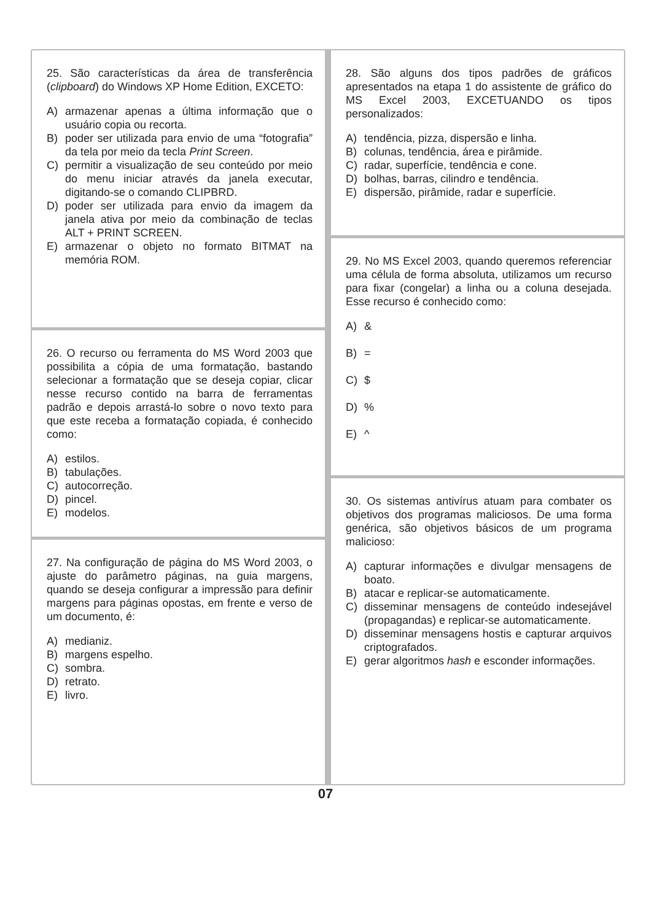25. São características da área de transferência (clipboard) do Windows XP Home Edition, EXCETO:
A) armazenar apenas a última informação que o usuário copia ou recorta.
B) poder ser utilizada para envio de uma “fotografia” da tela por meio da tecla Print Screen.
C) permitir a visualização de seu conteúdo por meio do menu iniciar através da janela executar, digitando-se o comando CLIPBRD.
D) poder ser utilizada para envio da imagem da janela ativa por meio da combinação de teclas ALT + PRINT SCREEN.
E) armazenar o objeto no formato BITMAT na memória ROM.
26. O recurso ou ferramenta do MS Word 2003 que possibilita a cópia de uma formatação, bastando selecionar a formatação que se deseja copiar, clicar nesse recurso contido na barra de ferramentas padrão e depois arrastá-lo sobre o novo texto para que este receba a formatação copiada, é conhecido como:
A) estilos.
B) tabulações.
C) autocorreção.
D) pincel.
E) modelos.
27. Na configuração de página do MS Word 2003, o ajuste do parâmetro páginas, na guia margens, quando se deseja configurar a impressão para definir margens para páginas opostas, em frente e verso de um documento, é:
A) medianiz.
B) margens espelho.
C) sombra.
D) retrato.
E) livro.
28. São alguns dos tipos padrões de gráficos apresentados na etapa 1 do assistente de gráfico do MS Excel 2003, EXCETUANDO os tipos personalizados:
A) tendência, pizza, dispersão e linha.
B) colunas, tendência, área e pirâmide.
C) radar, superfície, tendência e cone.
D) bolhas, barras, cilindro e tendência.
E) dispersão, pirâmide, radar e superfície.
29. No MS Excel 2003, quando queremos referenciar uma célula de forma absoluta, utilizamos um recurso para fixar (congelar) a linha ou a coluna desejada. Esse recurso é conhecido como:
A) &
B) =
C) $
D)%
E) ^
30. Os sistemas antivírus atuam para combater os objetivos dos programas maliciosos. De uma forma genérica, são objetivos básicos de um programa malicioso:
A) capturar informações e divulgar mensagens de boato.
B) atacar e replicar-se automaticamente.
C) disseminar mensagens de conteúdo indesejável (propagandas) e replicar-se automaticamente.
D) disseminar mensagens hostis e capturar arquivos criptografados.
E) gerar algoritmos hash e esconder informações.
07